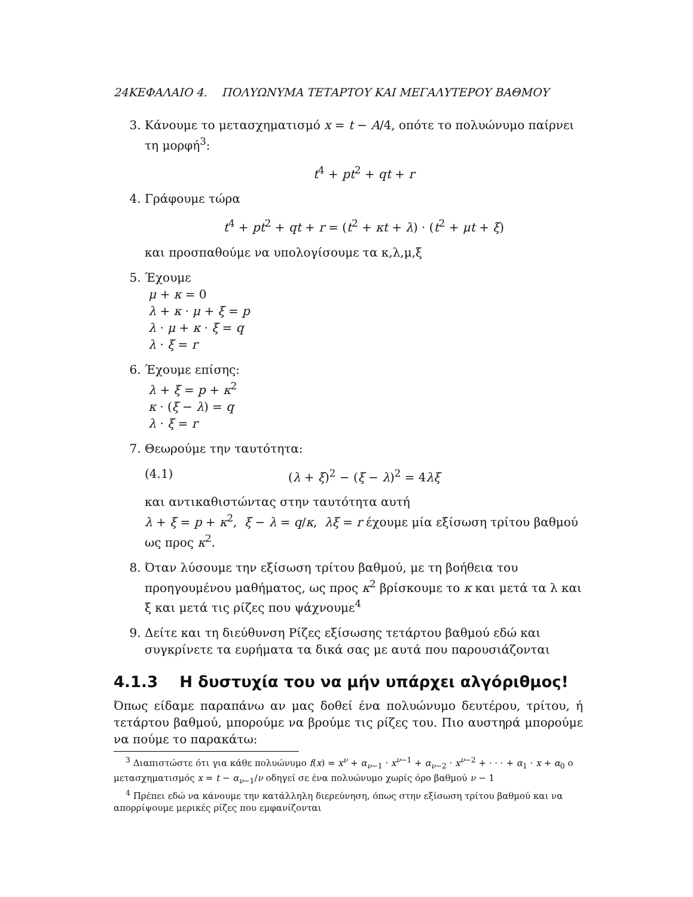24ΚΕΦΑΛΑΙΟ 4. ΠΟΛΥΩΝΥΜΑ ΤΕΤΑΡΤΟΥ ΚΑΙ ΜΕΓΑΛΥΤΕΡΟΥ ΒΑΘΜΟΥ
3. Κάνουμε το μετασχηματισμό x = t − A/4, οπότε το πολυώνυμο παίρνει τη μορφή<sup>3</sup>:
t<sup>4</sup> + pt<sup>2</sup> + qt + r
4. Γράφουμε τώρα
t<sup>4</sup> + pt<sup>2</sup> + qt + r = (t<sup>2</sup> + κt + λ) · (t<sup>2</sup> + μt + ξ)
και προσπαθούμε να υπολογίσουμε τα κ,λ,μ,ξ
5. Έχουμε
μ + κ = 0
λ + κ · μ + ξ = p
λ · μ + κ · ξ = q
λ · ξ = r
6. Έχουμε επίσης:
λ + ξ = p + κ<sup>2</sup>
κ · (ξ − λ) = q
λ · ξ = r
7. Θεωρούμε την ταυτότητα:
(4.1) (λ + ξ)<sup>2</sup> − (ξ − λ)<sup>2</sup> = 4λξ
και αντικαθιστώντας στην ταυτότητα αυτή
λ + ξ = p + κ<sup>2</sup>, ξ − λ = q/κ, λξ = r έχουμε μία εξίσωση τρίτου βαθμού ως προς κ<sup>2</sup>.
8. Όταν λύσουμε την εξίσωση τρίτου βαθμού, με τη βοήθεια του προηγουμένου μαθήματος, ως προς κ<sup>2</sup> βρίσκουμε το κ και μετά τα λ και ξ και μετά τις ρίζες που ψάχνουμε<sup>4</sup>
9. Δείτε και τη διεύθυνση Ρίζες εξίσωσης τετάρτου βαθμού εδώ και συγκρίνετε τα ευρήματα τα δικά σας με αυτά που παρουσιάζονται
4.1.3 Η δυστυχία του να μήν υπάρχει αλγόριθμος!
Όπως είδαμε παραπάνω αν μας δοθεί ένα πολυώνυμο δευτέρου, τρίτου, ή τετάρτου βαθμού, μπορούμε να βρούμε τις ρίζες του. Πιο αυστηρά μπορούμε να πούμε το παρακάτω:
<sup>3</sup> Διαπιστώστε ότι για κάθε πολυώνυμο f(x) = x<sup>ν</sup> + α<sub>ν−1</sub> · x<sup>ν−1</sup> + α<sub>ν−2</sub> · x<sup>ν−2</sup> + · · · + α<sub>1</sub> · x + α<sub>0</sub> ο μετασχηματισμός x = t − α<sub>ν−1</sub>/ν οδηγεί σε ένα πολυώνυμο χωρίς όρο βαθμού ν − 1
<sup>4</sup> Πρέπει εδώ να κάνουμε την κατάλληλη διερεύνηση, όπως στην εξίσωση τρίτου βαθμού και να απορρίψουμε μερικές ρίζες που εμφανίζονται